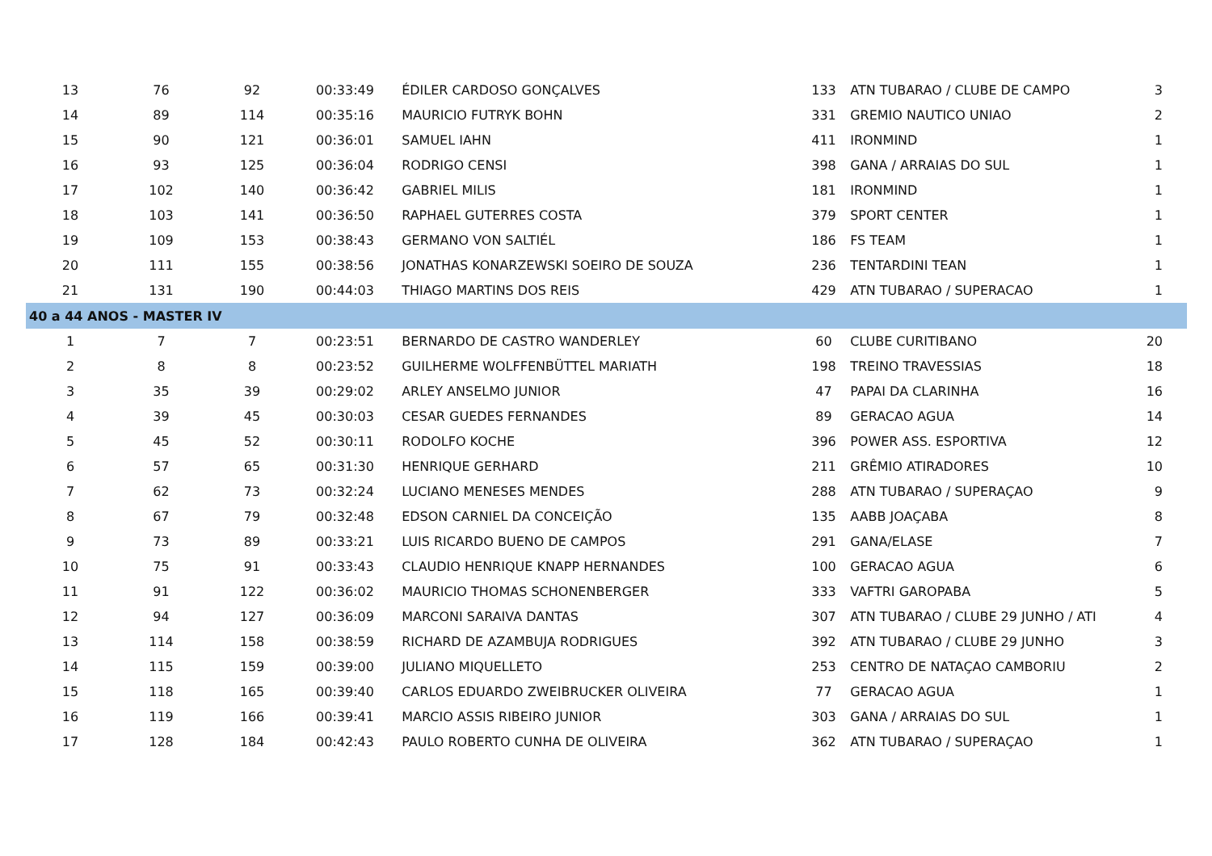| 13 | 76 | 92 | 00:33:49 | ÉDILER CARDOSO GONÇALVES | 133 | ATN TUBARAO / CLUBE DE CAMPO | 3 |
| 14 | 89 | 114 | 00:35:16 | MAURICIO FUTRYK BOHN | 331 | GREMIO NAUTICO UNIAO | 2 |
| 15 | 90 | 121 | 00:36:01 | SAMUEL IAHN | 411 | IRONMIND | 1 |
| 16 | 93 | 125 | 00:36:04 | RODRIGO CENSI | 398 | GANA / ARRAIAS DO SUL | 1 |
| 17 | 102 | 140 | 00:36:42 | GABRIEL MILIS | 181 | IRONMIND | 1 |
| 18 | 103 | 141 | 00:36:50 | RAPHAEL GUTERRES COSTA | 379 | SPORT CENTER | 1 |
| 19 | 109 | 153 | 00:38:43 | GERMANO VON SALTIÉL | 186 | FS TEAM | 1 |
| 20 | 111 | 155 | 00:38:56 | JONATHAS KONARZEWSKI SOEIRO DE SOUZA | 236 | TENTARDINI TEAN | 1 |
| 21 | 131 | 190 | 00:44:03 | THIAGO MARTINS DOS REIS | 429 | ATN TUBARAO / SUPERACAO | 1 |
| 40 a 44 ANOS - MASTER IV | | | | | | | |
| 1 | 7 | 7 | 00:23:51 | BERNARDO DE CASTRO WANDERLEY | 60 | CLUBE CURITIBANO | 20 |
| 2 | 8 | 8 | 00:23:52 | GUILHERME WOLFFENBÜTTEL MARIATH | 198 | TREINO TRAVESSIAS | 18 |
| 3 | 35 | 39 | 00:29:02 | ARLEY ANSELMO JUNIOR | 47 | PAPAI DA CLARINHA | 16 |
| 4 | 39 | 45 | 00:30:03 | CESAR GUEDES FERNANDES | 89 | GERACAO AGUA | 14 |
| 5 | 45 | 52 | 00:30:11 | RODOLFO KOCHE | 396 | POWER ASS. ESPORTIVA | 12 |
| 6 | 57 | 65 | 00:31:30 | HENRIQUE GERHARD | 211 | GRÊMIO ATIRADORES | 10 |
| 7 | 62 | 73 | 00:32:24 | LUCIANO MENESES MENDES | 288 | ATN TUBARAO / SUPERAÇAO | 9 |
| 8 | 67 | 79 | 00:32:48 | EDSON CARNIEL DA CONCEIÇÃO | 135 | AABB JOAÇABA | 8 |
| 9 | 73 | 89 | 00:33:21 | LUIS RICARDO BUENO DE CAMPOS | 291 | GANA/ELASE | 7 |
| 10 | 75 | 91 | 00:33:43 | CLAUDIO HENRIQUE KNAPP HERNANDES | 100 | GERACAO AGUA | 6 |
| 11 | 91 | 122 | 00:36:02 | MAURICIO THOMAS SCHONENBERGER | 333 | VAFTRI GAROPABA | 5 |
| 12 | 94 | 127 | 00:36:09 | MARCONI SARAIVA DANTAS | 307 | ATN TUBARAO / CLUBE 29 JUNHO / ATI | 4 |
| 13 | 114 | 158 | 00:38:59 | RICHARD DE AZAMBUJA RODRIGUES | 392 | ATN TUBARAO / CLUBE 29 JUNHO | 3 |
| 14 | 115 | 159 | 00:39:00 | JULIANO MIQUELLETO | 253 | CENTRO DE NATAÇAO CAMBORIU | 2 |
| 15 | 118 | 165 | 00:39:40 | CARLOS EDUARDO ZWEIBRUCKER OLIVEIRA | 77 | GERACAO AGUA | 1 |
| 16 | 119 | 166 | 00:39:41 | MARCIO ASSIS RIBEIRO JUNIOR | 303 | GANA / ARRAIAS DO SUL | 1 |
| 17 | 128 | 184 | 00:42:43 | PAULO ROBERTO CUNHA DE OLIVEIRA | 362 | ATN TUBARAO / SUPERAÇAO | 1 |